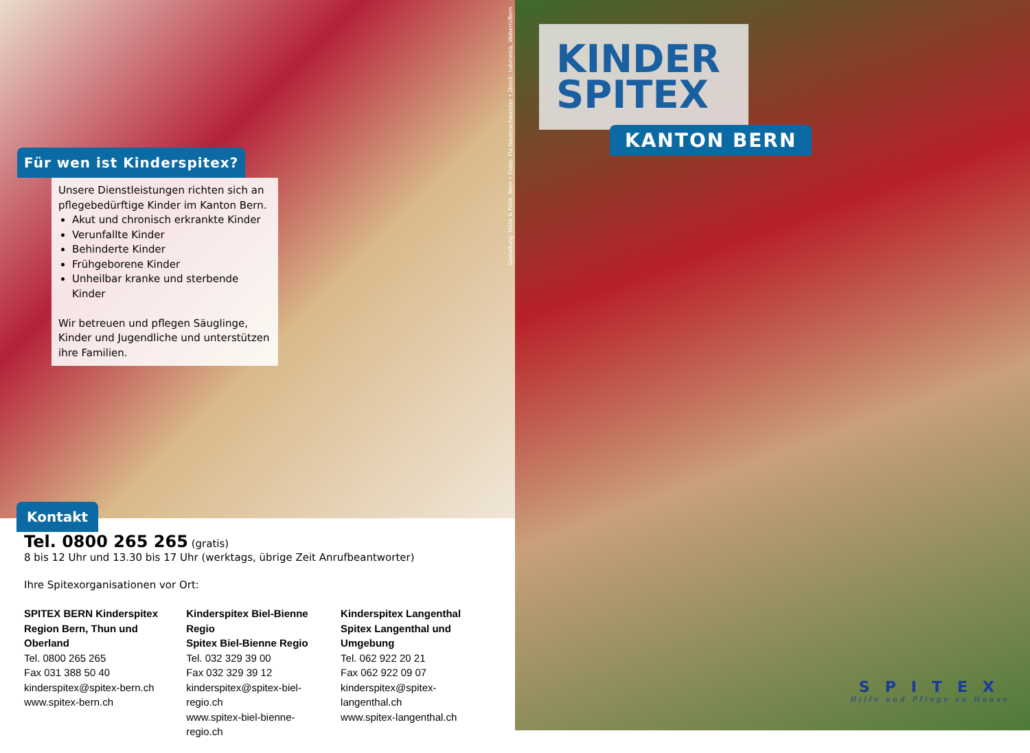Gestaltung: Hülle & Fülle, Bern • Fotos: Pia Neuenschwander • Druck: rubmedia, Wabern/Bern
Für wen ist Kinderspitex?
Unsere Dienstleistungen richten sich an pflegebedürftige Kinder im Kanton Bern.
Akut und chronisch erkrankte Kinder
Verunfallte Kinder
Behinderte Kinder
Frühgeborene Kinder
Unheilbar kranke und sterbende Kinder
Wir betreuen und pflegen Säuglinge, Kinder und Jugendliche und unterstützen ihre Familien.
Kontakt
Tel. 0800 265 265 (gratis)
8 bis 12 Uhr und 13.30 bis 17 Uhr (werktags, übrige Zeit Anrufbeantworter)
Ihre Spitexorganisationen vor Ort:
SPITEX BERN Kinderspitex
Region Bern, Thun und Oberland
Tel. 0800 265 265
Fax 031 388 50 40
kinderspitex@spitex-bern.ch
www.spitex-bern.ch
Kinderspitex Biel-Bienne Regio
Spitex Biel-Bienne Regio
Tel. 032 329 39 00
Fax 032 329 39 12
kinderspitex@spitex-biel-regio.ch
www.spitex-biel-bienne-regio.ch
Kinderspitex Langenthal
Spitex Langenthal und Umgebung
Tel. 062 922 20 21
Fax 062 922 09 07
kinderspitex@spitex-langenthal.ch
www.spitex-langenthal.ch
KINDER
SPITEX
KANTON BERN
SPITEX
Hilfe und Pflege zu Hause